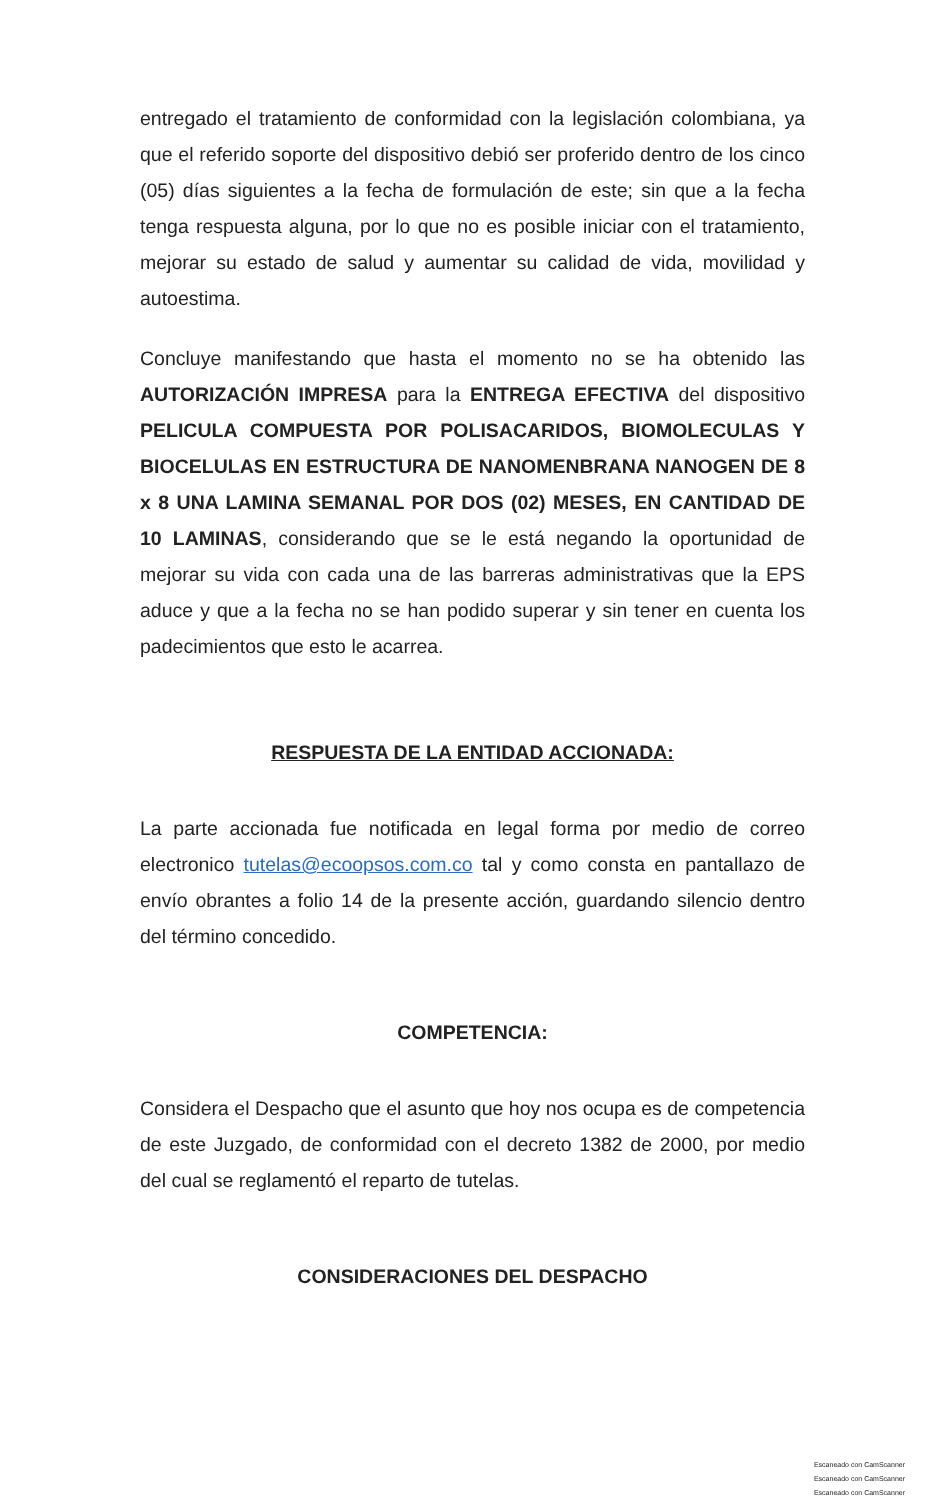entregado el tratamiento de conformidad con la legislación colombiana, ya que el referido soporte del dispositivo debió ser proferido dentro de los cinco (05) días siguientes a la fecha de formulación de este; sin que a la fecha tenga respuesta alguna, por lo que no es posible iniciar con el tratamiento, mejorar su estado de salud y aumentar su calidad de vida, movilidad y autoestima.
Concluye manifestando que hasta el momento no se ha obtenido las AUTORIZACIÓN IMPRESA para la ENTREGA EFECTIVA del dispositivo PELICULA COMPUESTA POR POLISACARIDOS, BIOMOLECULAS Y BIOCELULAS EN ESTRUCTURA DE NANOMENBRANA NANOGEN DE 8 x 8 UNA LAMINA SEMANAL POR DOS (02) MESES, EN CANTIDAD DE 10 LAMINAS, considerando que se le está negando la oportunidad de mejorar su vida con cada una de las barreras administrativas que la EPS aduce y que a la fecha no se han podido superar y sin tener en cuenta los padecimientos que esto le acarrea.
RESPUESTA DE LA ENTIDAD ACCIONADA:
La parte accionada fue notificada en legal forma por medio de correo electronico tutelas@ecoopsos.com.co tal y como consta en pantallazo de envío obrantes a folio 14 de la presente acción, guardando silencio dentro del término concedido.
COMPETENCIA:
Considera el Despacho que el asunto que hoy nos ocupa es de competencia de este Juzgado, de conformidad con el decreto 1382 de 2000, por medio del cual se reglamentó el reparto de tutelas.
CONSIDERACIONES DEL DESPACHO
Escaneado con CamScanner
Escaneado con CamScanner
Escaneado con CamScanner